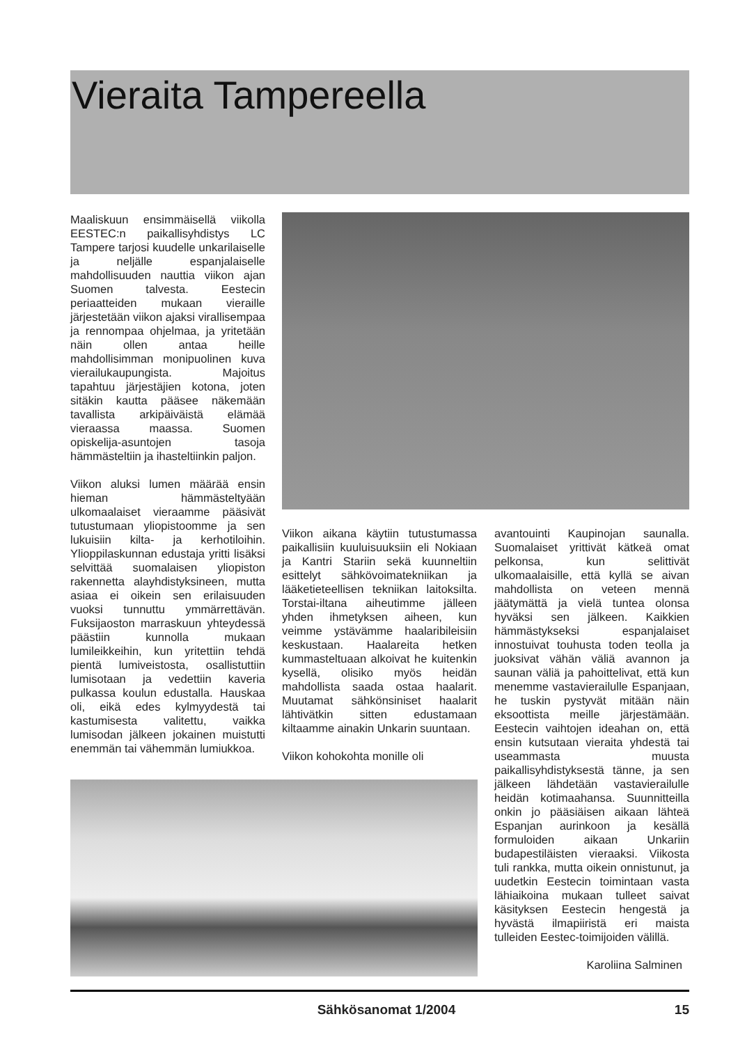Vieraita Tampereella
Maaliskuun ensimmäisellä viikolla EESTEC:n paikallisyhdistys LC Tampere tarjosi kuudelle unkarilaiselle ja neljälle espanjalaiselle mahdollisuuden nauttia viikon ajan Suomen talvesta. Eestecin periaatteiden mukaan vieraille järjestetään viikon ajaksi virallisempaa ja rennompaa ohjelmaa, ja yritetään näin ollen antaa heille mahdollisimman monipuolinen kuva vierailukaupungista. Majoitus tapahtuu järjestäjien kotona, joten sitäkin kautta pääsee näkemään tavallista arkipäiväistä elämää vieraassa maassa. Suomen opiskelija-asuntojen tasoja hämmästeltiin ja ihasteltiinkin paljon.
Viikon aluksi lumen määrää ensin hieman hämmästeltyään ulkomaalaiset vieraamme pääsivät tutustumaan yliopistoomme ja sen lukuisiin kilta- ja kerhotiloihin. Ylioppilaskunnan edustaja yritti lisäksi selvittää suomalaisen yliopiston rakennetta alayhdistyksineen, mutta asiaa ei oikein sen erilaisuuden vuoksi tunnuttu ymmärrettävän. Fuksijaoston marraskuun yhteydessä päästiin kunnolla mukaan lumileikkeihin, kun yritettiin tehdä pientä lumiveistosta, osallistuttiin lumisotaan ja vedettiin kaveria pulkassa koulun edustalla. Hauskaa oli, eikä edes kylmyydestä tai kastumisesta valitettu, vaikka lumisodan jälkeen jokainen muistutti enemmän tai vähemmän lumiukkoa.
Viikon aikana käytiin tutustumassa paikallisiin kuuluisuuksiin eli Nokiaan ja Kantri Stariin sekä kuunneltiin esittelyt sähkövoimatekniikan ja lääketieteellisen tekniikan laitoksilta. Torstai-iltana aiheutimme jälleen yhden ihmetyksen aiheen, kun veimme ystävämme haalaribileisiin keskustaan. Haalareita hetken kummasteltuaan alkoivat he kuitenkin kysellä, olisiko myös heidän mahdollista saada ostaa haalarit. Muutamat sähkönsiniset haalarit lähtivätkin sitten edustamaan kiltaamme ainakin Unkarin suuntaan.
Viikon kohokohta monille oli
avantouinti Kaupinojan saunalla. Suomalaiset yrittivät kätkeä omat pelkonsa, kun selittivät ulkomaalaisille, että kyllä se aivan mahdollista on veteen mennä jäätymättä ja vielä tuntea olonsa hyväksi sen jälkeen. Kaikkien hämmästykseksi espanjalaiset innostuivat touhusta toden teolla ja juoksivat vähän väliä avannon ja saunan väliä ja pahoittelivat, että kun menemme vastavierailulle Espanjaan, he tuskin pystyvät mitään näin eksoottista meille järjestämään. Eestecin vaihtojen ideahan on, että ensin kutsutaan vieraita yhdestä tai useammasta muusta paikallisyhdistyksestä tänne, ja sen jälkeen lähdetään vastavierailulle heidän kotimaahansa. Suunnitteilla onkin jo pääsiäisen aikaan lähteä Espanjan aurinkoon ja kesällä formuloiden aikaan Unkariin budapestiläisten vieraaksi. Viikosta tuli rankka, mutta oikein onnistunut, ja uudetkin Eestecin toimintaan vasta lähiaikoina mukaan tulleet saivat käsityksen Eestecin hengestä ja hyvästä ilmapiiristä eri maista tulleiden Eestec-toimijoiden välillä.
Karoliina Salminen
Sähkösanomat 1/2004 15